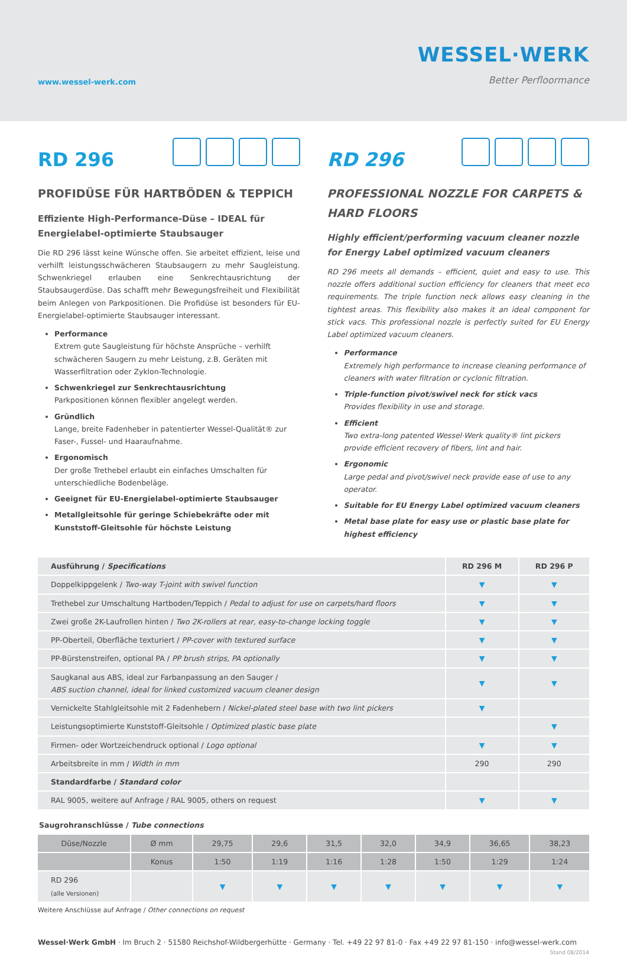www.wessel-werk.com
WESSEL·WERK
Better Perfloormance
RD 296
PROFIDÜSE FÜR HARTBÖDEN & TEPPICH
Effiziente High-Performance-Düse – IDEAL für Energielabel-optimierte Staubsauger
Die RD 296 lässt keine Wünsche offen. Sie arbeitet effizient, leise und verhilft leistungsschwächeren Staubsaugern zu mehr Saugleistung. Schwenkriegel erlauben eine Senkrechtausrichtung der Staubsaugerdüse. Das schafft mehr Bewegungsfreiheit und Flexibilität beim Anlegen von Parkpositionen. Die Profidüse ist besonders für EU-Energielabel-optimierte Staubsauger interessant.
Performance
Extrem gute Saugleistung für höchste Ansprüche – verhilft schwächeren Saugern zu mehr Leistung, z.B. Geräten mit Wasserfiltration oder Zyklon-Technologie.
Schwenkriegel zur Senkrechtausrichtung
Parkpositionen können flexibler angelegt werden.
Gründlich
Lange, breite Fadenheber in patentierter Wessel-Qualität® zur Faser-, Fussel- und Haaraufnahme.
Ergonomisch
Der große Trethebel erlaubt ein einfaches Umschalten für unterschiedliche Bodenbeläge.
Geeignet für EU-Energielabel-optimierte Staubsauger
Metallgleitsohle für geringe Schiebekräfte oder mit Kunststoff-Gleitsohle für höchste Leistung
RD 296
PROFESSIONAL NOZZLE FOR CARPETS & HARD FLOORS
Highly efficient/performing vacuum cleaner nozzle for Energy Label optimized vacuum cleaners
RD 296 meets all demands – efficient, quiet and easy to use. This nozzle offers additional suction efficiency for cleaners that meet eco requirements. The triple function neck allows easy cleaning in the tightest areas. This flexibility also makes it an ideal component for stick vacs. This professional nozzle is perfectly suited for EU Energy Label optimized vacuum cleaners.
Performance
Extremely high performance to increase cleaning performance of cleaners with water filtration or cyclonic filtration.
Triple-function pivot/swivel neck for stick vacs
Provides flexibility in use and storage.
Efficient
Two extra-long patented Wessel·Werk quality® lint pickers provide efficient recovery of fibers, lint and hair.
Ergonomic
Large pedal and pivot/swivel neck provide ease of use to any operator.
Suitable for EU Energy Label optimized vacuum cleaners
Metal base plate for easy use or plastic base plate for highest efficiency
| Ausführung / Specifications | RD 296 M | RD 296 P |
| --- | --- | --- |
| Doppelkippgelenk / Two-way T-joint with swivel function | ▼ | ▼ |
| Trethebel zur Umschaltung Hartboden/Teppich / Pedal to adjust for use on carpets/hard floors | ▼ | ▼ |
| Zwei große 2K-Laufrollen hinten / Two 2K-rollers at rear, easy-to-change locking toggle | ▼ | ▼ |
| PP-Oberteil, Oberfläche texturiert / PP-cover with textured surface | ▼ | ▼ |
| PP-Bürstenstreifen, optional PA / PP brush strips, PA optionally | ▼ | ▼ |
| Saugkanal aus ABS, ideal zur Farbanpassung an den Sauger / ABS suction channel, ideal for linked customized vacuum cleaner design | ▼ | ▼ |
| Vernickelte Stahlgleitsohle mit 2 Fadenhebern / Nickel-plated steel base with two lint pickers | ▼ | |
| Leistungsoptimierte Kunststoff-Gleitsohle / Optimized plastic base plate | | ▼ |
| Firmen- oder Wortzeichendruck optional / Logo optional | ▼ | ▼ |
| Arbeitsbreite in mm / Width in mm | 290 | 290 |
| Standardfarbe / Standard color | | |
| RAL 9005, weitere auf Anfrage / RAL 9005, others on request | ▼ | ▼ |
Saugrohranschlüsse / Tube connections
| Düse/Nozzle | Ø mm | 29,75 | 29,6 | 31,5 | 32,0 | 34,9 | 36,65 | 38,23 |
| | Konus | 1:50 | 1:19 | 1:16 | 1:28 | 1:50 | 1:29 | 1:24 |
| RD 296 (alle Versionen) | | ▼ | ▼ | ▼ | ▼ | ▼ | ▼ | ▼ |
Weitere Anschlüsse auf Anfrage / Other connections on request
Wessel·Werk GmbH · Im Bruch 2 · 51580 Reichshof-Wildbergerhütte · Germany · Tel. +49 22 97 81-0 · Fax +49 22 97 81-150 · info@wessel-werk.com Stand 08/2014